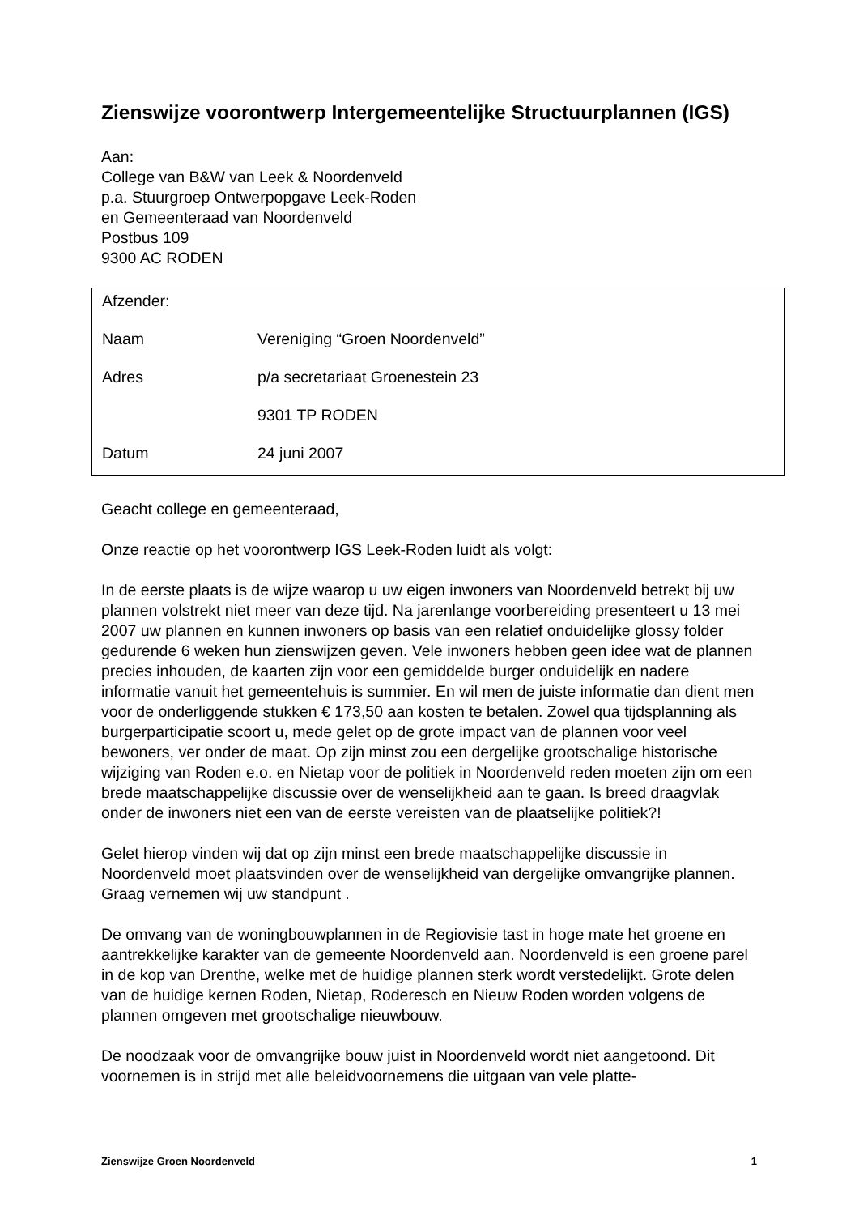Zienswijze voorontwerp Intergemeentelijke Structuurplannen (IGS)
Aan:
College van B&W van Leek & Noordenveld
p.a. Stuurgroep Ontwerpopgave Leek-Roden
en Gemeenteraad van Noordenveld
Postbus 109
9300 AC RODEN
Afzender:
| Naam | Vereniging “Groen Noordenveld” |
| Adres | p/a secretariaat Groenestein 23 |
| | 9301 TP RODEN |
| Datum | 24 juni 2007 |
Geacht college en gemeenteraad,
Onze reactie op het voorontwerp IGS Leek-Roden luidt als volgt:
In de eerste plaats is de wijze waarop u uw eigen inwoners van Noordenveld betrekt bij uw plannen volstrekt niet meer van deze tijd. Na jarenlange voorbereiding presenteert u 13 mei 2007 uw plannen en kunnen inwoners op basis van een relatief onduidelijke glossy folder gedurende 6 weken hun zienswijzen geven. Vele inwoners hebben geen idee wat de plannen precies inhouden, de kaarten zijn voor een gemiddelde burger onduidelijk en nadere informatie vanuit het gemeentehuis is summier. En wil men de juiste informatie dan dient men voor de onderliggende stukken € 173,50 aan kosten te betalen. Zowel qua tijdsplanning als burgerparticipatie scoort u, mede gelet op de grote impact van de plannen voor veel bewoners, ver onder de maat. Op zijn minst zou een dergelijke grootschalige historische wijziging van Roden e.o. en Nietap voor de politiek in Noordenveld reden moeten zijn om een brede maatschappelijke discussie over de wenselijkheid aan te gaan. Is breed draagvlak onder de inwoners niet een van de eerste vereisten van de plaatselijke politiek?!
Gelet hierop vinden wij dat op zijn minst een brede maatschappelijke discussie in Noordenveld moet plaatsvinden over de wenselijkheid van dergelijke omvangrijke plannen. Graag vernemen wij uw standpunt .
De omvang van de woningbouwplannen in de Regiovisie tast in hoge mate het groene en aantrekkelijke karakter van de gemeente Noordenveld aan. Noordenveld is een groene parel in de kop van Drenthe, welke met de huidige plannen sterk wordt verstedelijkt. Grote delen van de huidige kernen Roden, Nietap, Roderesch en Nieuw Roden worden volgens de plannen omgeven met grootschalige nieuwbouw.
De noodzaak voor de omvangrijke bouw juist in Noordenveld wordt niet aangetoond. Dit voornemen is in strijd met alle beleidvoornemens die uitgaan van vele platte-
Zienswijze Groen Noordenveld 1